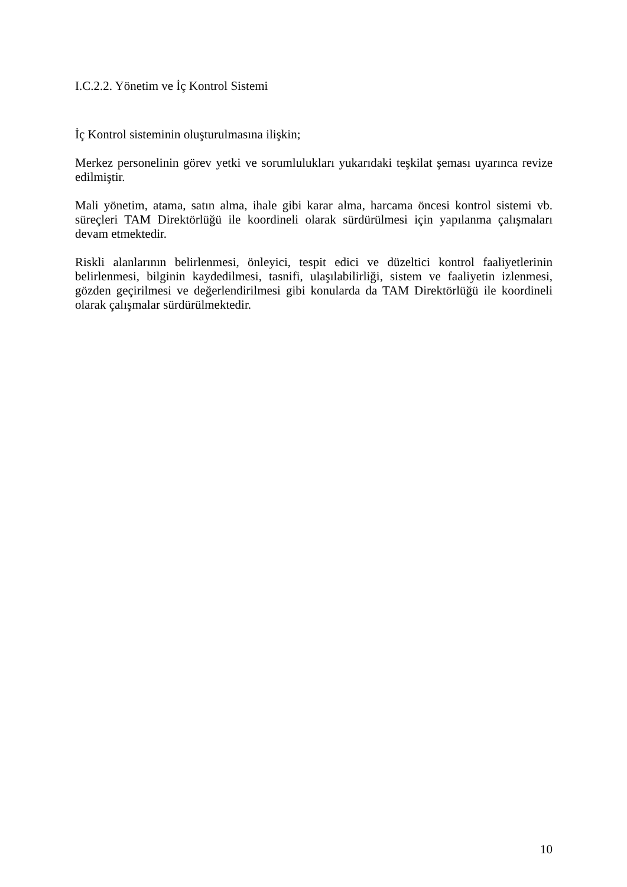I.C.2.2. Yönetim ve İç Kontrol Sistemi
İç Kontrol sisteminin oluşturulmasına ilişkin;
Merkez personelinin görev yetki ve sorumlulukları yukarıdaki teşkilat şeması uyarınca revize edilmiştir.
Mali yönetim, atama, satın alma, ihale gibi karar alma, harcama öncesi kontrol sistemi vb. süreçleri TAM Direktörlüğü ile koordineli olarak sürdürülmesi için yapılanma çalışmaları devam etmektedir.
Riskli alanlarının belirlenmesi, önleyici, tespit edici ve düzeltici kontrol faaliyetlerinin belirlenmesi, bilginin kaydedilmesi, tasnifi, ulaşılabilirliği, sistem ve faaliyetin izlenmesi, gözden geçirilmesi ve değerlendirilmesi gibi konularda da TAM Direktörlüğü ile koordineli olarak çalışmalar sürdürülmektedir.
10